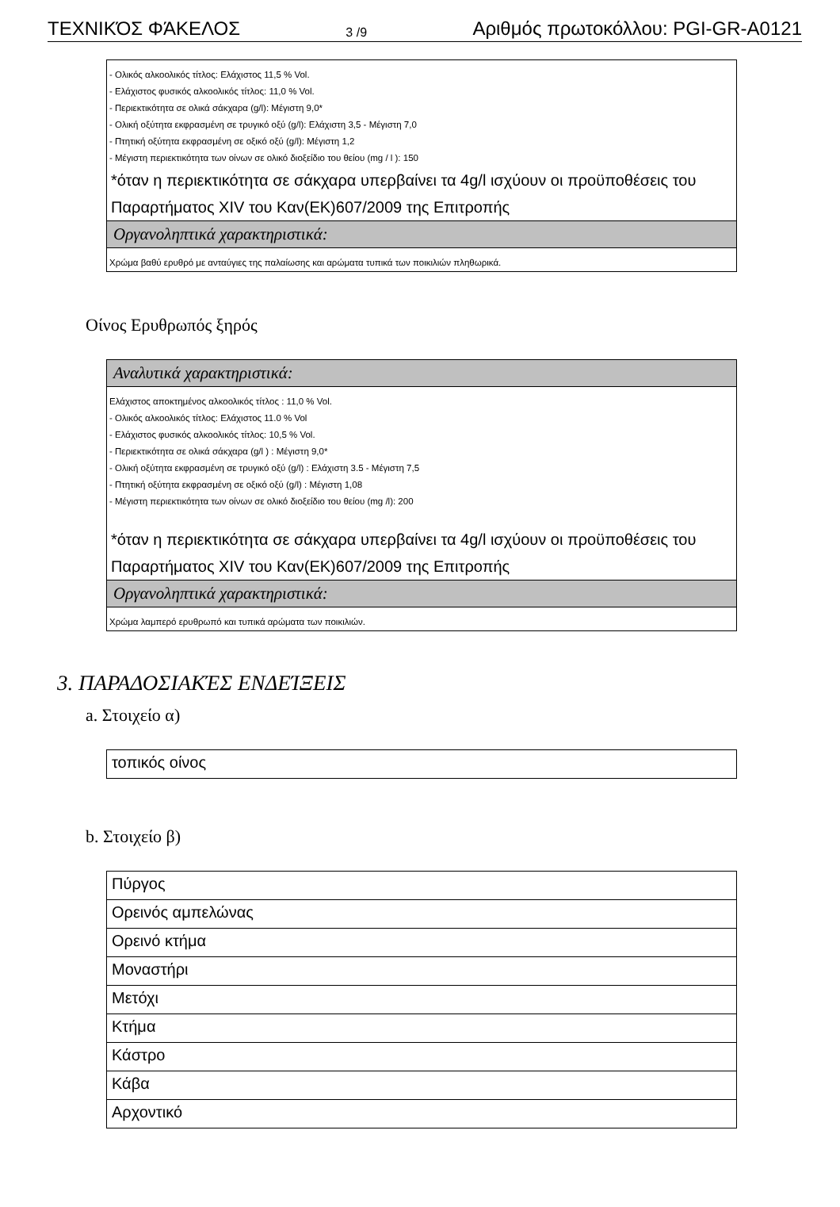ΤΕΧΝΙΚΌΣ ΦΆΚΕΛΟΣ 3 /9 Αριθμός πρωτοκόλλου: PGI-GR-A0121
- Ολικός αλκοολικός τίτλος: Ελάχιστος 11,5 % Vol.
- Ελάχιστος φυσικός αλκοολικός τίτλος: 11,0 % Vol.
- Περιεκτικότητα σε ολικά σάκχαρα (g/l): Μέγιστη 9,0*
- Ολική οξύτητα εκφρασμένη σε τρυγικό οξύ (g/l): Ελάχιστη 3,5 - Μέγιστη 7,0
- Πτητική οξύτητα εκφρασμένη σε οξικό οξύ (g/l): Μέγιστη 1,2
- Μέγιστη περιεκτικότητα των οίνων σε ολικό διοξείδιο του θείου (mg / l ): 150
*όταν η περιεκτικότητα σε σάκχαρα υπερβαίνει τα 4g/l ισχύουν οι προϋποθέσεις του Παραρτήματος XIV του Καν(ΕΚ)607/2009 της Επιτροπής
Οργανοληπτικά χαρακτηριστικά:
Χρώμα βαθύ ερυθρό με ανταύγιες της παλαίωσης και αρώματα τυπικά των ποικιλιών πληθωρικά.
Οίνος Ερυθρωπός ξηρός
Αναλυτικά χαρακτηριστικά:
Ελάχιστος αποκτημένος αλκοολικός τίτλος : 11,0 % Vol.
- Ολικός αλκοολικός τίτλος: Ελάχιστος 11.0 % Vol
- Ελάχιστος φυσικός αλκοολικός τίτλος: 10,5 % Vol.
- Περιεκτικότητα σε ολικά σάκχαρα (g/l ) : Μέγιστη 9,0*
- Ολική οξύτητα εκφρασμένη σε τρυγικό οξύ (g/l) : Ελάχιστη 3.5 - Μέγιστη 7,5
- Πτητική οξύτητα εκφρασμένη σε οξικό οξύ (g/l) : Μέγιστη 1,08
- Μέγιστη περιεκτικότητα των οίνων σε ολικό διοξείδιο του θείου (mg /l): 200
*όταν η περιεκτικότητα σε σάκχαρα υπερβαίνει τα 4g/l ισχύουν οι προϋποθέσεις του Παραρτήματος XIV του Καν(ΕΚ)607/2009 της Επιτροπής
Οργανοληπτικά χαρακτηριστικά:
Χρώμα λαμπερό ερυθρωπό και τυπικά αρώματα των ποικιλιών.
3. ΠΑΡΑΔΟΣΙΑΚΈΣ ΕΝΔΕΊΞΕΙΣ
a. Στοιχείο α)
τοπικός οίνος
b. Στοιχείο β)
Πύργος
Ορεινός αμπελώνας
Ορεινό κτήμα
Μοναστήρι
Μετόχι
Κτήμα
Κάστρο
Κάβα
Αρχοντικό